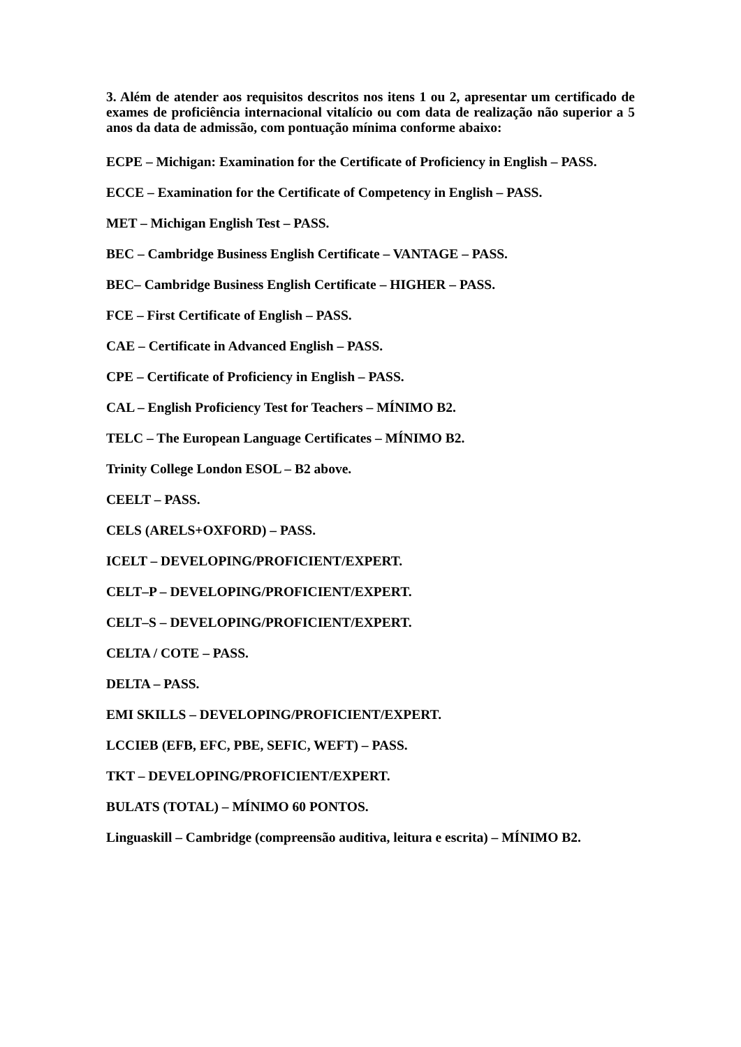3. Além de atender aos requisitos descritos nos itens 1 ou 2, apresentar um certificado de exames de proficiência internacional vitalício ou com data de realização não superior a 5 anos da data de admissão, com pontuação mínima conforme abaixo:
ECPE – Michigan: Examination for the Certificate of Proficiency in English – PASS.
ECCE – Examination for the Certificate of Competency in English – PASS.
MET – Michigan English Test – PASS.
BEC – Cambridge Business English Certificate – VANTAGE – PASS.
BEC– Cambridge Business English Certificate – HIGHER – PASS.
FCE – First Certificate of English – PASS.
CAE – Certificate in Advanced English – PASS.
CPE – Certificate of Proficiency in English – PASS.
CAL – English Proficiency Test for Teachers – MÍNIMO B2.
TELC – The European Language Certificates – MÍNIMO B2.
Trinity College London ESOL – B2 above.
CEELT – PASS.
CELS (ARELS+OXFORD) – PASS.
ICELT – DEVELOPING/PROFICIENT/EXPERT.
CELT–P – DEVELOPING/PROFICIENT/EXPERT.
CELT–S – DEVELOPING/PROFICIENT/EXPERT.
CELTA / COTE – PASS.
DELTA – PASS.
EMI SKILLS – DEVELOPING/PROFICIENT/EXPERT.
LCCIEB (EFB, EFC, PBE, SEFIC, WEFT) – PASS.
TKT – DEVELOPING/PROFICIENT/EXPERT.
BULATS (TOTAL) – MÍNIMO 60 PONTOS.
Linguaskill – Cambridge (compreensão auditiva, leitura e escrita) – MÍNIMO B2.